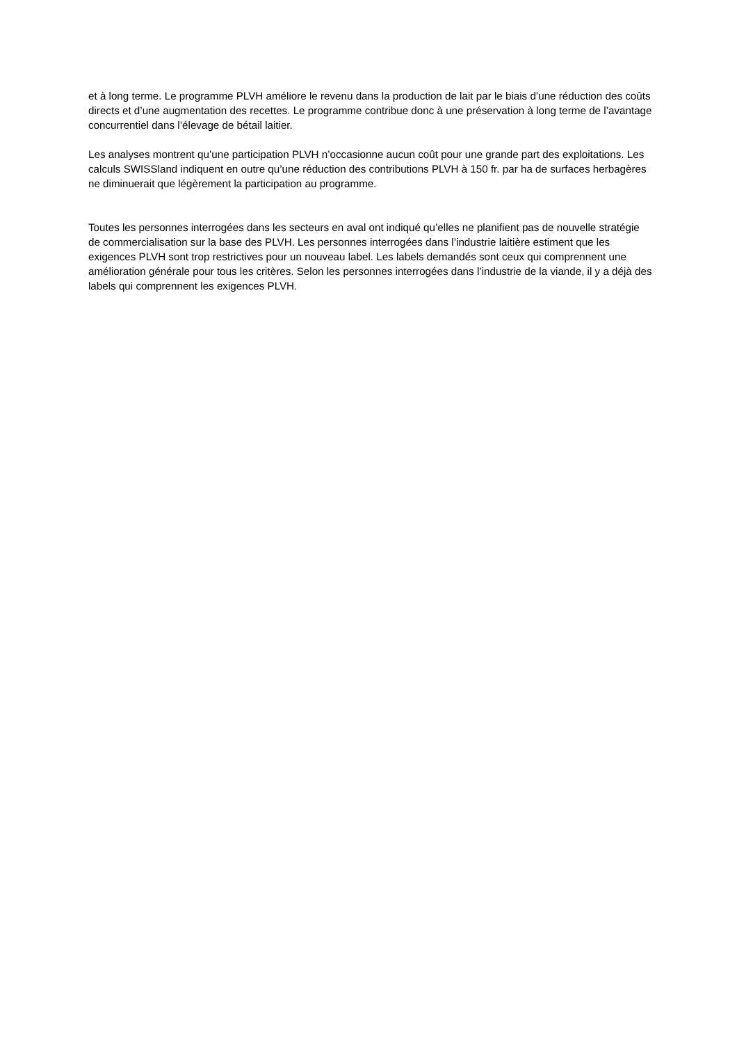et à long terme. Le programme PLVH améliore le revenu dans la production de lait par le biais d’une réduction des coûts directs et d’une augmentation des recettes. Le programme contribue donc à une préservation à long terme de l’avantage concurrentiel dans l’élevage de bétail laitier.
Les analyses montrent qu’une participation PLVH n’occasionne aucun coût pour une grande part des exploitations. Les calculs SWISSland indiquent en outre qu’une réduction des contributions PLVH à 150 fr. par ha de surfaces herbagères ne diminuerait que légèrement la participation au programme.
Toutes les personnes interrogées dans les secteurs en aval ont indiqué qu’elles ne planifient pas de nouvelle stratégie de commercialisation sur la base des PLVH. Les personnes interrogées dans l’industrie laitière estiment que les exigences PLVH sont trop restrictives pour un nouveau label. Les labels demandés sont ceux qui comprennent une amélioration générale pour tous les critères. Selon les personnes interrogées dans l’industrie de la viande, il y a déjà des labels qui comprennent les exigences PLVH.